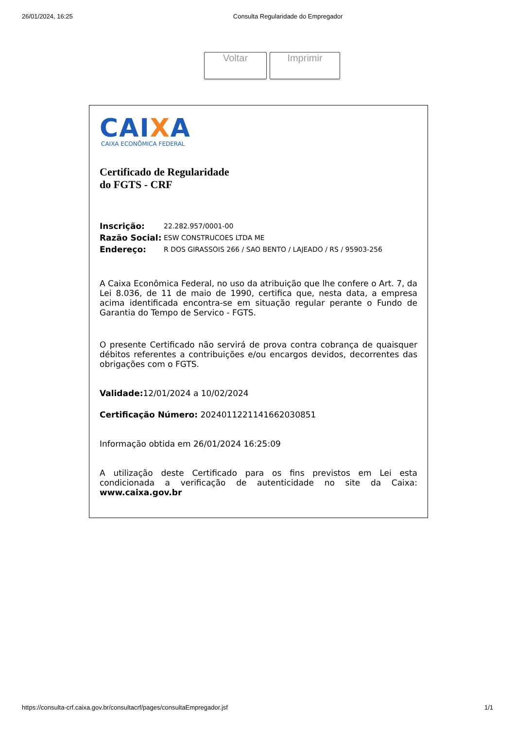26/01/2024, 16:25 Consulta Regularidade do Empregador
Voltar Imprimir
CAIXA
CAIXA ECONÔMICA FEDERAL
Certificado de Regularidade
do FGTS - CRF
| Inscrição: | 22.282.957/0001-00 |
| Razão Social: | ESW CONSTRUCOES LTDA ME |
| Endereço: | R DOS GIRASSOIS 266 / SAO BENTO / LAJEADO / RS / 95903-256 |
A Caixa Econômica Federal, no uso da atribuição que lhe confere o Art. 7, da Lei 8.036, de 11 de maio de 1990, certifica que, nesta data, a empresa acima identificada encontra-se em situação regular perante o Fundo de Garantia do Tempo de Servico - FGTS.
O presente Certificado não servirá de prova contra cobrança de quaisquer débitos referentes a contribuições e/ou encargos devidos, decorrentes das obrigações com o FGTS.
Validade: 12/01/2024 a 10/02/2024
Certificação Número: 2024011221141662030851
Informação obtida em 26/01/2024 16:25:09
A utilização deste Certificado para os fins previstos em Lei esta condicionada a verificação de autenticidade no site da Caixa: www.caixa.gov.br
https://consulta-crf.caixa.gov.br/consultacrf/pages/consultaEmpregador.jsf 1/1